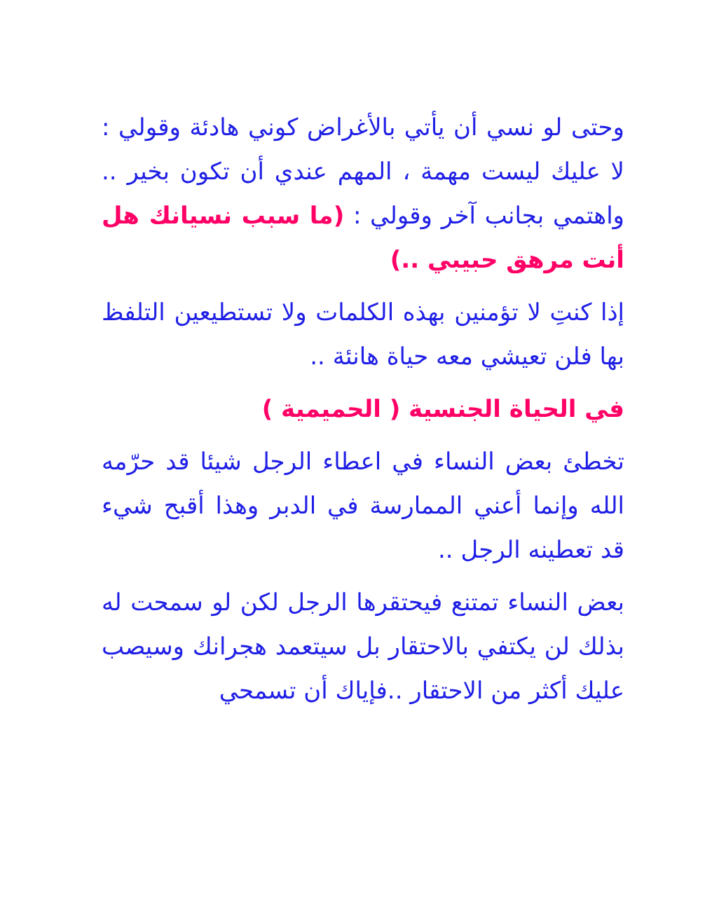وحتى لو نسي أن يأتي بالأغراض كوني هادئة وقولي : لا عليك ليست مهمة ، المهم عندي أن تكون بخير .. واهتمي بجانب آخر وقولي : (ما سبب نسيانك هل أنت مرهق حبيبي ..)
إذا كنتِ لا تؤمنين بهذه الكلمات ولا تستطيعين التلفظ بها فلن تعيشي معه حياة هانئة ..
في الحياة الجنسية ( الحميمية )
تخطئ بعض النساء في اعطاء الرجل شيئا قد حرّمه الله وإنما أعني الممارسة في الدبر وهذا أقبح شيء قد تعطينه الرجل ..
بعض النساء تمتنع فيحتقرها الرجل لكن لو سمحت له بذلك لن يكتفي بالاحتقار بل سيتعمد هجرانك وسيصب عليك أكثر من الاحتقار ..فإياك أن تسمحي